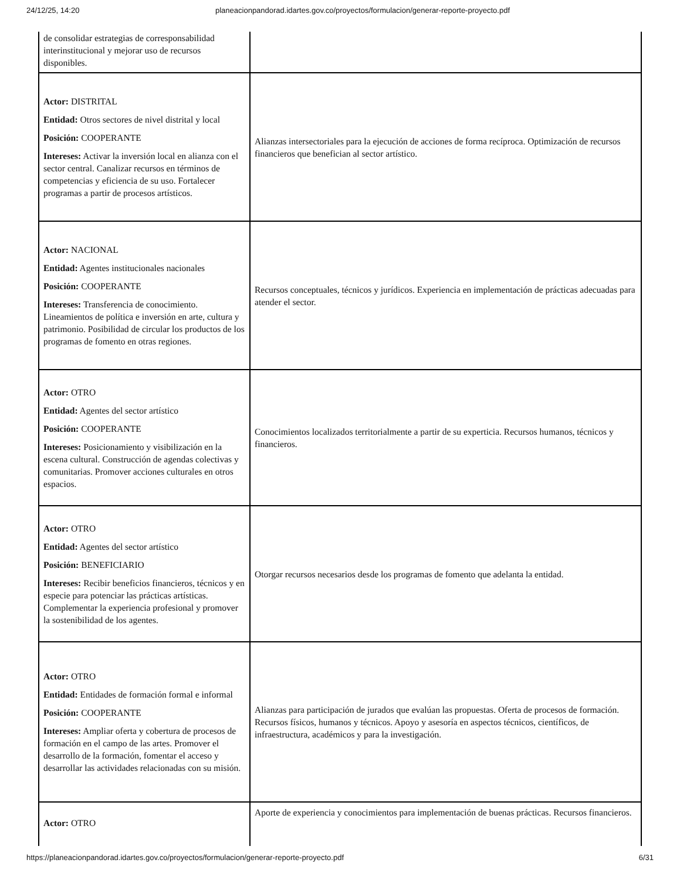24/12/25, 14:20 planeacionpandorad.idartes.gov.co/proyectos/formulacion/generar-reporte-proyecto.pdf
| de consolidar estrategias de corresponsabilidad interinstitucional y mejorar uso de recursos disponibles. | |
| Actor: DISTRITAL Entidad: Otros sectores de nivel distrital y local Posición: COOPERANTE Intereses: Activar la inversión local en alianza con el sector central. Canalizar recursos en términos de competencias y eficiencia de su uso. Fortalecer programas a partir de procesos artísticos. | Alianzas intersectoriales para la ejecución de acciones de forma recíproca. Optimización de recursos financieros que benefician al sector artístico. |
| Actor: NACIONAL Entidad: Agentes institucionales nacionales Posición: COOPERANTE Intereses: Transferencia de conocimiento. Lineamientos de política e inversión en arte, cultura y patrimonio. Posibilidad de circular los productos de los programas de fomento en otras regiones. | Recursos conceptuales, técnicos y jurídicos. Experiencia en implementación de prácticas adecuadas para atender el sector. |
| Actor: OTRO Entidad: Agentes del sector artístico Posición: COOPERANTE Intereses: Posicionamiento y visibilización en la escena cultural. Construcción de agendas colectivas y comunitarias. Promover acciones culturales en otros espacios. | Conocimientos localizados territorialmente a partir de su experticia. Recursos humanos, técnicos y financieros. |
| Actor: OTRO Entidad: Agentes del sector artístico Posición: BENEFICIARIO Intereses: Recibir beneficios financieros, técnicos y en especie para potenciar las prácticas artísticas. Complementar la experiencia profesional y promover la sostenibilidad de los agentes. | Otorgar recursos necesarios desde los programas de fomento que adelanta la entidad. |
| Actor: OTRO Entidad: Entidades de formación formal e informal Posición: COOPERANTE Intereses: Ampliar oferta y cobertura de procesos de formación en el campo de las artes. Promover el desarrollo de la formación, fomentar el acceso y desarrollar las actividades relacionadas con su misión. | Alianzas para participación de jurados que evalúan las propuestas. Oferta de procesos de formación. Recursos físicos, humanos y técnicos. Apoyo y asesoría en aspectos técnicos, científicos, de infraestructura, académicos y para la investigación. |
| Actor: OTRO | Aporte de experiencia y conocimientos para implementación de buenas prácticas. Recursos financieros. |
https://planeacionpandorad.idartes.gov.co/proyectos/formulacion/generar-reporte-proyecto.pdf 6/31